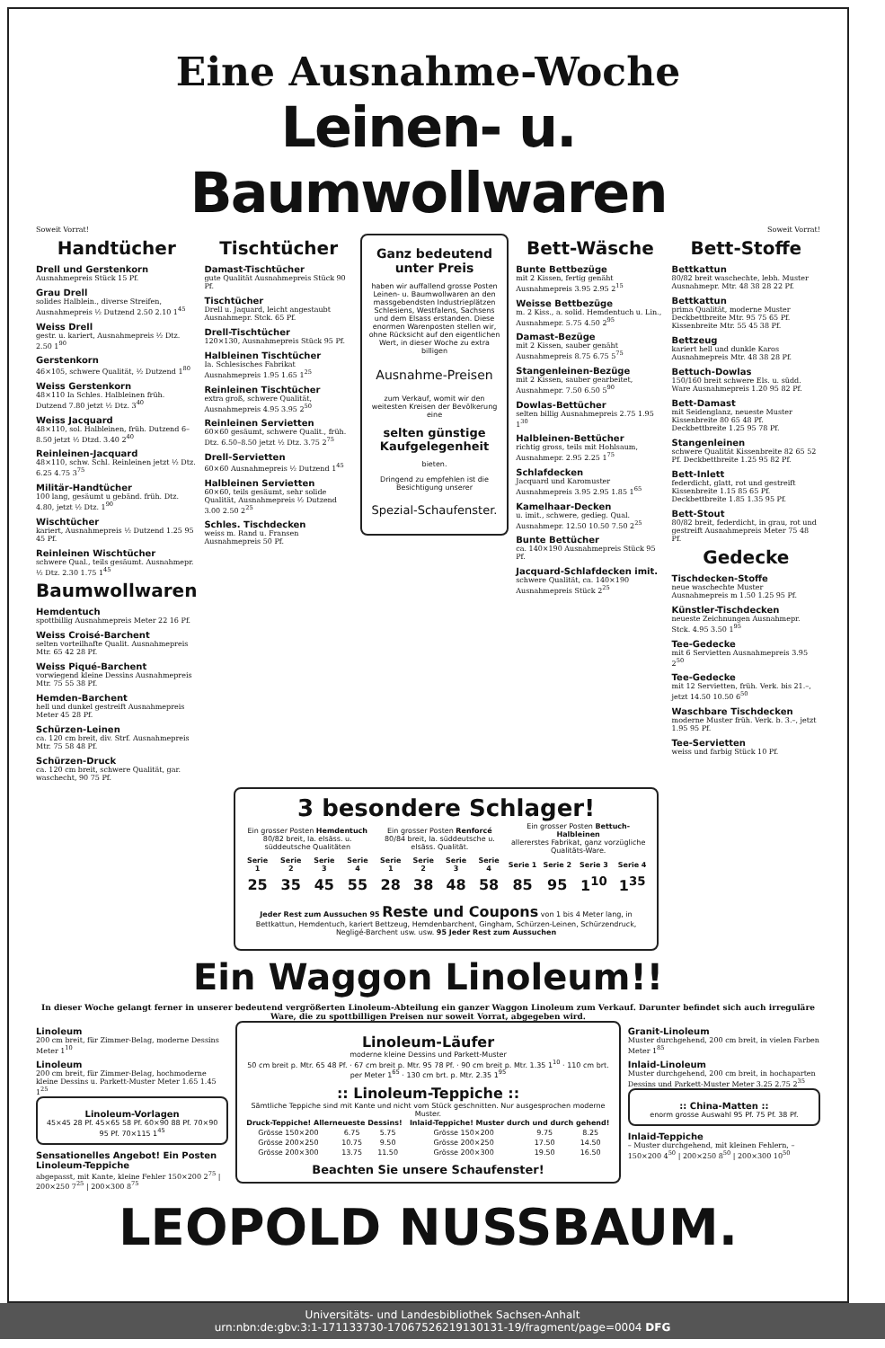Eine Ausnahme-Woche
Leinen- u. Baumwollwaren
Soweit Vorrat! Soweit Vorrat!
Handtücher
Drell und Gerstenkorn
Ausnahmepreis Stück 15 Pf.
Grau Drell
solides Halblein., diverse Streifen, Ausnahmepreis ½ Dutzend 2.50 2.10 1<sup>45</sup>
Weiss Drell
gestr. u. kariert, Ausnahmepreis ½ Dtz. 2.50 1<sup>90</sup>
Gerstenkorn
46×105, schwere Qualität, ½ Dutzend 1<sup>80</sup>
Weiss Gerstenkorn
48×110 Ia Schles. Halbleinen früh. Dutzend 7.80 jetzt ½ Dtz. 3<sup>40</sup>
Weiss Jacquard
48×110, sol. Halbleinen, früh. Dutzend 6–8.50 jetzt ½ Dtzd. 3.40 2<sup>40</sup>
Reinleinen-Jacquard
48×110, schw. Schl. Reinleinen jetzt ½ Dtz. 6.25 4.75 3<sup>75</sup>
Militär-Handtücher
100 lang, gesäumt u gebänd. früh. Dtz. 4.80, jetzt ½ Dtz. 1<sup>90</sup>
Wischtücher
kariert, Ausnahmepreis ½ Dutzend 1.25 95 45 Pf.
Reinleinen Wischtücher
schwere Qual., teils gesäumt. Ausnahmepr. ½ Dtz. 2.30 1.75 1<sup>45</sup>
Baumwollwaren
Hemdentuch
spottbillig Ausnahmepreis Meter 22 16 Pf.
Weiss Croisé-Barchent
selten vorteilhafte Qualit. Ausnahmepreis Mtr. 65 42 28 Pf.
Weiss Piqué-Barchent
vorwiegend kleine Dessins Ausnahmepreis Mtr. 75 55 38 Pf.
Hemden-Barchent
hell und dunkel gestreift Ausnahmepreis Meter 45 28 Pf.
Schürzen-Leinen
ca. 120 cm breit, div. Strf. Ausnahmepreis Mtr. 75 58 48 Pf.
Schürzen-Druck
ca. 120 cm breit, schwere Qualität, gar. waschecht, 90 75 Pf.
Tischtücher
Damast-Tischtücher
gute Qualität Ausnahmepreis Stück 90 Pf.
Tischtücher
Drell u. Jaquard, leicht angestaubt Ausnahmepr. Stck. 65 Pf.
Drell-Tischtücher
120×130, Ausnahmepreis Stück 95 Pf.
Halbleinen Tischtücher
Ia. Schlesisches Fabrikat Ausnahmepreis 1.95 1.65 1<sup>25</sup>
Reinleinen Tischtücher
extra groß, schwere Qualität, Ausnahmepreis 4.95 3.95 2<sup>50</sup>
Reinleinen Servietten
60×60 gesäumt, schwere Qualit., früh. Dtz. 6.50–8.50 jetzt ½ Dtz. 3.75 2<sup>75</sup>
Drell-Servietten
60×60 Ausnahmepreis ½ Dutzend 1<sup>45</sup>
Halbleinen Servietten
60×60, teils gesäumt, sehr solide Qualität, Ausnahmepreis ½ Dutzend 3.00 2.50 2<sup>25</sup>
Schles. Tischdecken
weiss m. Rand u. Fransen Ausnahmepreis 50 Pf.
Ganz bedeutend unter Preis
haben wir auffallend grosse Posten Leinen- u. Baumwollwaren an den massgebendsten Industrieplätzen Schlesiens, Westfalens, Sachsens und dem Elsass erstanden. Diese enormen Warenposten stellen wir, ohne Rücksicht auf den eigentlichen Wert, in dieser Woche zu extra billigen
Ausnahme-Preisen
zum Verkauf, womit wir den weitesten Kreisen der Bevölkerung eine
selten günstige Kaufgelegenheit
bieten.
Dringend zu empfehlen ist die Besichtigung unserer
Spezial-Schaufenster.
Bett-Wäsche
Bunte Bettbezüge
mit 2 Kissen, fertig genäht Ausnahmepreis 3.95 2.95 2<sup>15</sup>
Weisse Bettbezüge
m. 2 Kiss., a. solid. Hemdentuch u. Lin., Ausnahmepr. 5.75 4.50 2<sup>95</sup>
Damast-Bezüge
mit 2 Kissen, sauber genäht Ausnahmepreis 8.75 6.75 5<sup>75</sup>
Stangenleinen-Bezüge
mit 2 Kissen, sauber gearbeitet, Ausnahmepr. 7.50 6.50 5<sup>90</sup>
Dowlas-Bettücher
selten billig Ausnahmepreis 2.75 1.95 1<sup>30</sup>
Halbleinen-Bettücher
richtig gross, teils mit Hohlsaum, Ausnahmepr. 2.95 2.25 1<sup>75</sup>
Schlafdecken
Jacquard und Karomuster Ausnahmepreis 3.95 2.95 1.85 1<sup>65</sup>
Kamelhaar-Decken
u. imit., schwere, gedieg. Qual. Ausnahmepr. 12.50 10.50 7.50 2<sup>25</sup>
Bunte Bettücher
ca. 140×190 Ausnahmepreis Stück 95 Pf.
Jacquard-Schlafdecken imit.
schwere Qualität, ca. 140×190 Ausnahmepreis Stück 2<sup>25</sup>
Bett-Stoffe
Bettkattun
80/82 breit waschechte, lebh. Muster Ausnahmepr. Mtr. 48 38 28 22 Pf.
Bettkattun
prima Qualität, moderne Muster Deckbettbreite Mtr. 95 75 65 Pf. Kissenbreite Mtr. 55 45 38 Pf.
Bettzeug
kariert hell und dunkle Karos Ausnahmepreis Mtr. 48 38 28 Pf.
Bettuch-Dowlas
150/160 breit schwere Els. u. südd. Ware Ausnahmepreis 1.20 95 82 Pf.
Bett-Damast
mit Seidenglanz, neueste Muster Kissenbreite 80 65 48 Pf. Deckbettbreite 1.25 95 78 Pf.
Stangenleinen
schwere Qualität Kissenbreite 82 65 52 Pf. Deckbettbreite 1.25 95 82 Pf.
Bett-Inlett
federdicht, glatt, rot und gestreift Kissenbreite 1.15 85 65 Pf. Deckbettbreite 1.85 1.35 95 Pf.
Bett-Stout
80/82 breit, federdicht, in grau, rot und gestreift Ausnahmepreis Meter 75 48 Pf.
Gedecke
Tischdecken-Stoffe
neue waschechte Muster Ausnahmepreis m 1.50 1.25 95 Pf.
Künstler-Tischdecken
neueste Zeichnungen Ausnahmepr. Stck. 4.95 3.50 1<sup>95</sup>
Tee-Gedecke
mit 6 Servietten Ausnahmepreis 3.95 2<sup>50</sup>
Tee-Gedecke
mit 12 Servietten, früh. Verk. bis 21.–, jetzt 14.50 10.50 6<sup>50</sup>
Waschbare Tischdecken
moderne Muster früh. Verk. b. 3.–, jetzt 1.95 95 Pf.
Tee-Servietten
weiss und farbig Stück 10 Pf.
3 besondere Schlager!
| Ein grosser Posten Hemdentuch 80/82 breit, Ia. elsäss. u. süddeutsche Qualitäten | | | | Ein grosser Posten Renforcé 80/84 breit, Ia. süddeutsche u. elsäss. Qualität. | | | | Ein grosser Posten Bettuch-Halbleinen allererstes Fabrikat, ganz vorzügliche Qualitäts-Ware. | | | |
| Serie 1 | Serie 2 | Serie 3 | Serie 4 | Serie 1 | Serie 2 | Serie 3 | Serie 4 | Serie 1 | Serie 2 | Serie 3 | Serie 4 |
| 25 | 35 | 45 | 55 | 28 | 38 | 48 | 58 | 85 | 95 | 1<sup>10</sup> | 1<sup>35</sup> |
Jeder Rest zum Aussuchen 95 Reste und Coupons von 1 bis 4 Meter lang, in Bettkattun, Hemdentuch, kariert Bettzeug, Hemdenbarchent, Gingham, Schürzen-Leinen, Schürzendruck, Negligé-Barchent usw. usw. 95 Jeder Rest zum Aussuchen
Ein Waggon Linoleum!!
In dieser Woche gelangt ferner in unserer bedeutend vergrößerten Linoleum-Abteilung ein ganzer Waggon Linoleum zum Verkauf. Darunter befindet sich auch irreguläre Ware, die zu spottbilligen Preisen nur soweit Vorrat, abgegeben wird.
Linoleum
200 cm breit, für Zimmer-Belag, moderne Dessins Meter 1<sup>10</sup>
Linoleum
200 cm breit, für Zimmer-Belag, hochmoderne kleine Dessins u. Parkett-Muster Meter 1.65 1.45 1<sup>25</sup>
Linoleum-Vorlagen
45×45 28 Pf. 45×65 58 Pf. 60×90 88 Pf. 70×90 95 Pf. 70×115 1<sup>45</sup>
Sensationelles Angebot! Ein Posten Linoleum-Teppiche
abgepasst, mit Kante, kleine Fehler 150×200 2<sup>75</sup> | 200×250 7<sup>25</sup> | 200×300 8<sup>75</sup>
Linoleum-Läufer
moderne kleine Dessins und Parkett-Muster
50 cm breit p. Mtr. 65 48 Pf. · 67 cm breit p. Mtr. 95 78 Pf. · 90 cm breit p. Mtr. 1.35 1<sup>10</sup> · 110 cm brt. per Meter 1<sup>65</sup> · 130 cm brt. p. Mtr. 2.35 1<sup>95</sup>
:: Linoleum-Teppiche ::
Sämtliche Teppiche sind mit Kante und nicht vom Stück geschnitten. Nur ausgesprochen moderne Muster.
| Druck-Teppiche! Allerneueste Dessins! | | | Inlaid-Teppiche! Muster durch und durch gehend! | | |
| --- | --- | --- | --- | --- | --- |
| Grösse 150×200 | 6.75 | 5.75 | Grösse 150×200 | 9.75 | 8.25 |
| Grösse 200×250 | 10.75 | 9.50 | Grösse 200×250 | 17.50 | 14.50 |
| Grösse 200×300 | 13.75 | 11.50 | Grösse 200×300 | 19.50 | 16.50 |
Beachten Sie unsere Schaufenster!
Granit-Linoleum
Muster durchgehend, 200 cm breit, in vielen Farben Meter 1<sup>85</sup>
Inlaid-Linoleum
Muster durchgehend, 200 cm breit, in hochaparten Dessins und Parkett-Muster Meter 3.25 2.75 2<sup>35</sup>
:: China-Matten ::
enorm grosse Auswahl 95 Pf. 75 Pf. 38 Pf.
Inlaid-Teppiche
– Muster durchgehend, mit kleinen Fehlern, – 150×200 4<sup>50</sup> | 200×250 8<sup>50</sup> | 200×300 10<sup>50</sup>
LEOPOLD NUSSBAUM.
Universitäts- und Landesbibliothek Sachsen-Anhalt
urn:nbn:de:gbv:3:1-171133730-17067526219130131-19/fragment/page=0004 DFG